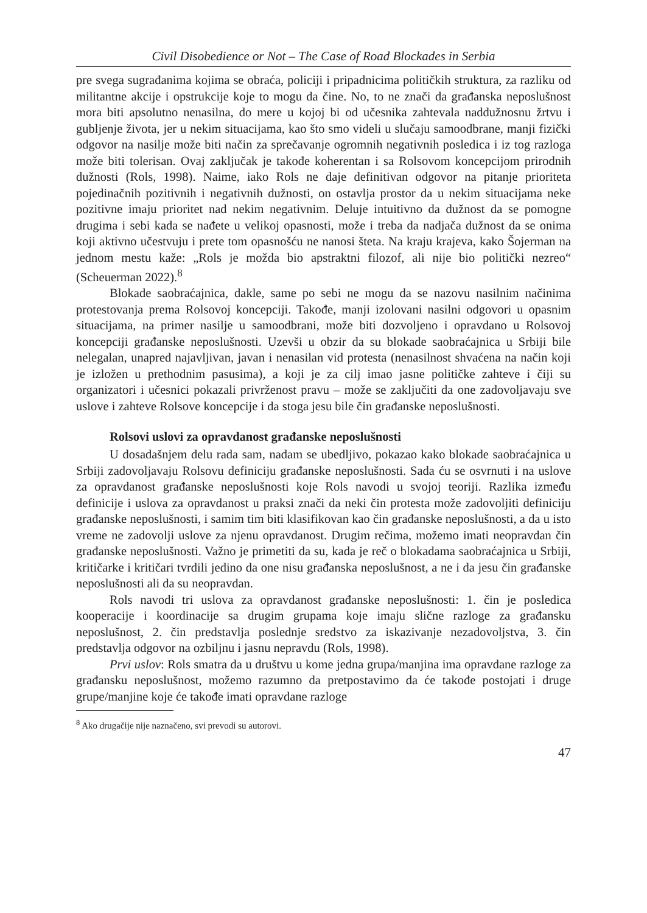Civil Disobedience or Not – The Case of Road Blockades in Serbia
pre svega sugrađanima kojima se obraća, policiji i pripadnicima političkih struktura, za razliku od militantne akcije i opstrukcije koje to mogu da čine. No, to ne znači da građanska neposlušnost mora biti apsolutno nenasilna, do mere u kojoj bi od učesnika zahtevala naddužnosnu žrtvu i gubljenje života, jer u nekim situacijama, kao što smo videli u slučaju samoodbrane, manji fizički odgovor na nasilje može biti način za sprečavanje ogromnih negativnih posledica i iz tog razloga može biti tolerisan. Ovaj zaključak je takođe koherentan i sa Rolsovom koncepcijom prirodnih dužnosti (Rols, 1998). Naime, iako Rols ne daje definitivan odgovor na pitanje prioriteta pojedinačnih pozitivnih i negativnih dužnosti, on ostavlja prostor da u nekim situacijama neke pozitivne imaju prioritet nad nekim negativnim. Deluje intuitivno da dužnost da se pomogne drugima i sebi kada se nađete u velikoj opasnosti, može i treba da nadjača dužnost da se onima koji aktivno učestvuju i prete tom opasnošću ne nanosi šteta. Na kraju krajeva, kako Šojerman na jednom mestu kaže: „Rols je možda bio apstraktni filozof, ali nije bio politički nezreo“ (Scheuerman 2022).<sup>8</sup>
Blokade saobraćajnica, dakle, same po sebi ne mogu da se nazovu nasilnim načinima protestovanja prema Rolsovoj koncepciji. Takođe, manji izolovani nasilni odgovori u opasnim situacijama, na primer nasilje u samoodbrani, može biti dozvoljeno i opravdano u Rolsovoj koncepciji građanske neposlušnosti. Uzevši u obzir da su blokade saobraćajnica u Srbiji bile nelegalan, unapred najavljivan, javan i nenasilan vid protesta (nenasilnost shvaćena na način koji je izložen u prethodnim pasusima), a koji je za cilj imao jasne političke zahteve i čiji su organizatori i učesnici pokazali privrženost pravu – može se zaključiti da one zadovoljavaju sve uslove i zahteve Rolsove koncepcije i da stoga jesu bile čin građanske neposlušnosti.
Rolsovi uslovi za opravdanost građanske neposlušnosti
U dosadašnjem delu rada sam, nadam se ubedljivo, pokazao kako blokade saobraćajnica u Srbiji zadovoljavaju Rolsovu definiciju građanske neposlušnosti. Sada ću se osvrnuti i na uslove za opravdanost građanske neposlušnosti koje Rols navodi u svojoj teoriji. Razlika između definicije i uslova za opravdanost u praksi znači da neki čin protesta može zadovoljiti definiciju građanske neposlušnosti, i samim tim biti klasifikovan kao čin građanske neposlušnosti, a da u isto vreme ne zadovolji uslove za njenu opravdanost. Drugim rečima, možemo imati neopravdan čin građanske neposlušnosti. Važno je primetiti da su, kada je reč o blokadama saobraćajnica u Srbiji, kritičarke i kritičari tvrdili jedino da one nisu građanska neposlušnost, a ne i da jesu čin građanske neposlušnosti ali da su neopravdan.
Rols navodi tri uslova za opravdanost građanske neposlušnosti: 1. čin je posledica kooperacije i koordinacije sa drugim grupama koje imaju slične razloge za građansku neposlušnost, 2. čin predstavlja poslednje sredstvo za iskazivanje nezadovoljstva, 3. čin predstavlja odgovor na ozbiljnu i jasnu nepravdu (Rols, 1998).
Prvi uslov: Rols smatra da u društvu u kome jedna grupa/manjina ima opravdane razloge za građansku neposlušnost, možemo razumno da pretpostavimo da će takođe postojati i druge grupe/manjine koje će takođe imati opravdane razloge
<sup>8</sup> Ako drugačije nije naznačeno, svi prevodi su autorovi.
47